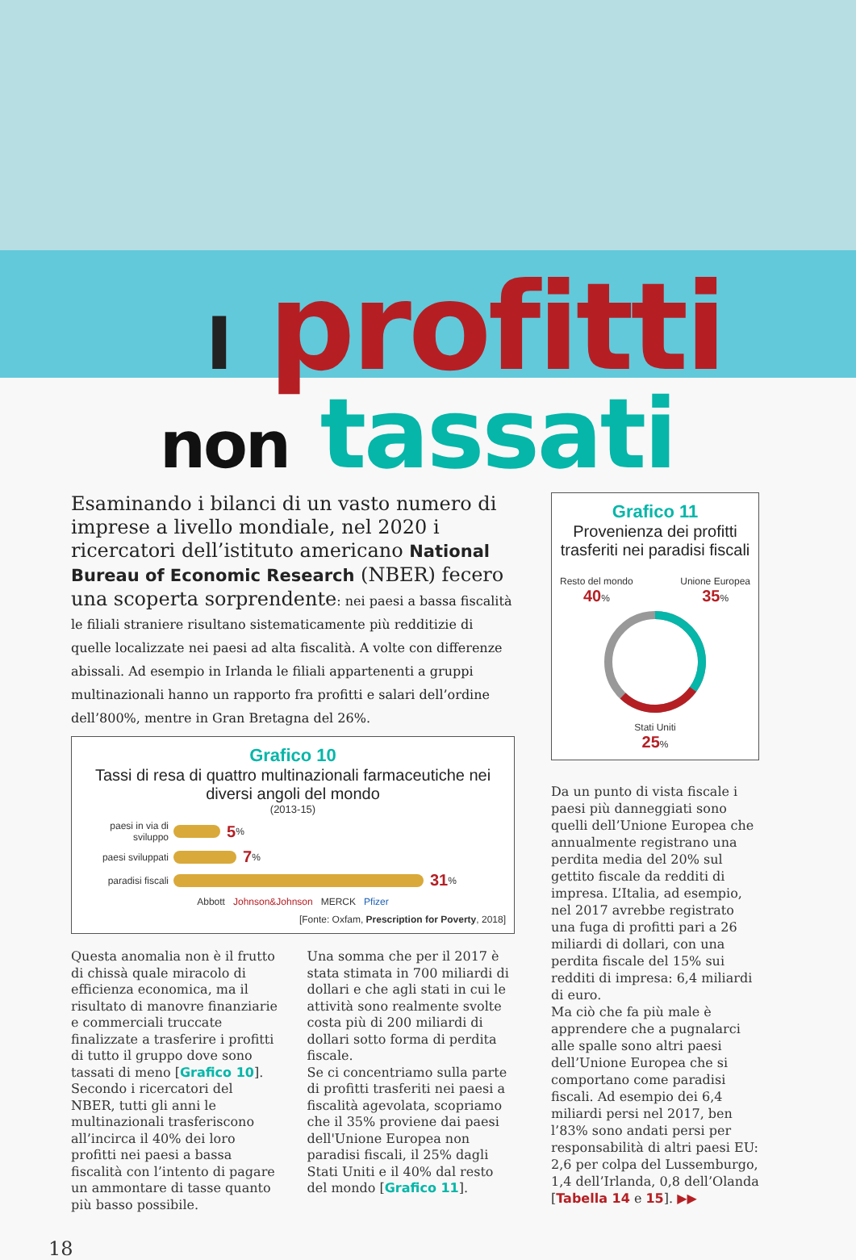I profitti
non tassati
Esaminando i bilanci di un vasto numero di imprese a livello mondiale, nel 2020 i ricercatori dell’istituto americano National Bureau of Economic Research (NBER) fecero una scoperta sorprendente: nei paesi a bassa fiscalità le filiali straniere risultano sistematicamente più redditizie di quelle localizzate nei paesi ad alta fiscalità. A volte con differenze abissali. Ad esempio in Irlanda le filiali appartenenti a gruppi multinazionali hanno un rapporto fra profitti e salari dell’ordine dell’800%, mentre in Gran Bretagna del 26%.
Grafico 10
Tassi di resa di quattro multinazionali farmaceutiche nei diversi angoli del mondo
(2013-15)
paesi in via di sviluppo 5%
paesi sviluppati 7%
paradisi fiscali 31%
Abbott Johnson&Johnson MERCK Pfizer
[Fonte: Oxfam, Prescription for Poverty, 2018]
Questa anomalia non è il frutto di chissà quale miracolo di efficienza economica, ma il risultato di manovre finanziarie e commerciali truccate finalizzate a trasferire i profitti di tutto il gruppo dove sono tassati di meno [Grafico 10]. Secondo i ricercatori del NBER, tutti gli anni le multinazionali trasferiscono all’incirca il 40% dei loro profitti nei paesi a bassa fiscalità con l’intento di pagare un ammontare di tasse quanto più basso possibile.
Una somma che per il 2017 è stata stimata in 700 miliardi di dollari e che agli stati in cui le attività sono realmente svolte costa più di 200 miliardi di dollari sotto forma di perdita fiscale.
Se ci concentriamo sulla parte di profitti trasferiti nei paesi a fiscalità agevolata, scopriamo che il 35% proviene dai paesi dell'Unione Europea non paradisi fiscali, il 25% dagli Stati Uniti e il 40% dal resto del mondo [Grafico 11].
Grafico 11
Provenienza dei profitti trasferiti nei paradisi fiscali
Resto del mondo
40% Unione Europea
35%
Stati Uniti
25%
Da un punto di vista fiscale i paesi più danneggiati sono quelli dell’Unione Europea che annualmente registrano una perdita media del 20% sul gettito fiscale da redditi di impresa. L’Italia, ad esempio, nel 2017 avrebbe registrato una fuga di profitti pari a 26 miliardi di dollari, con una perdita fiscale del 15% sui redditi di impresa: 6,4 miliardi di euro.
Ma ciò che fa più male è apprendere che a pugnalarci alle spalle sono altri paesi dell’Unione Europea che si comportano come paradisi fiscali. Ad esempio dei 6,4 miliardi persi nel 2017, ben l’83% sono andati persi per responsabilità di altri paesi EU: 2,6 per colpa del Lussemburgo, 1,4 dell’Irlanda, 0,8 dell’Olanda [Tabella 14 e 15]. ▶▶
18